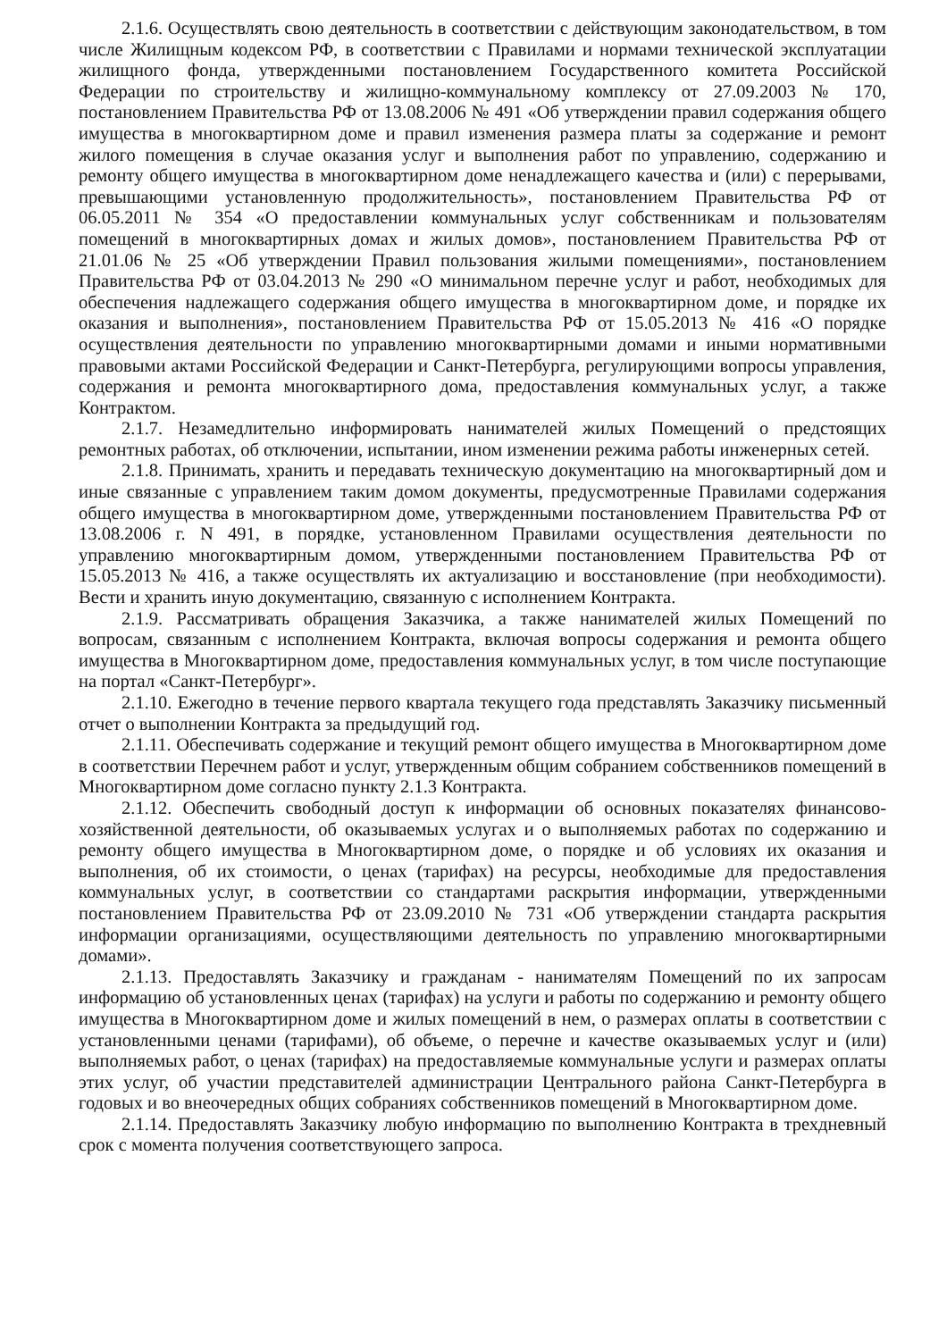2.1.6. Осуществлять свою деятельность в соответствии с действующим законодательством, в том числе Жилищным кодексом РФ, в соответствии с Правилами и нормами технической эксплуатации жилищного фонда, утвержденными постановлением Государственного комитета Российской Федерации по строительству и жилищно-коммунальному комплексу от 27.09.2003 № 170, постановлением Правительства РФ от 13.08.2006 № 491 «Об утверждении правил содержания общего имущества в многоквартирном доме и правил изменения размера платы за содержание и ремонт жилого помещения в случае оказания услуг и выполнения работ по управлению, содержанию и ремонту общего имущества в многоквартирном доме ненадлежащего качества и (или) с перерывами, превышающими установленную продолжительность», постановлением Правительства РФ от 06.05.2011 № 354 «О предоставлении коммунальных услуг собственникам и пользователям помещений в многоквартирных домах и жилых домов», постановлением Правительства РФ от 21.01.06 № 25 «Об утверждении Правил пользования жилыми помещениями», постановлением Правительства РФ от 03.04.2013 № 290 «О минимальном перечне услуг и работ, необходимых для обеспечения надлежащего содержания общего имущества в многоквартирном доме, и порядке их оказания и выполнения», постановлением Правительства РФ от 15.05.2013 № 416 «О порядке осуществления деятельности по управлению многоквартирными домами и иными нормативными правовыми актами Российской Федерации и Санкт-Петербурга, регулирующими вопросы управления, содержания и ремонта многоквартирного дома, предоставления коммунальных услуг, а также Контрактом.
2.1.7. Незамедлительно информировать нанимателей жилых Помещений о предстоящих ремонтных работах, об отключении, испытании, ином изменении режима работы инженерных сетей.
2.1.8. Принимать, хранить и передавать техническую документацию на многоквартирный дом и иные связанные с управлением таким домом документы, предусмотренные Правилами содержания общего имущества в многоквартирном доме, утвержденными постановлением Правительства РФ от 13.08.2006 г. N 491, в порядке, установленном Правилами осуществления деятельности по управлению многоквартирным домом, утвержденными постановлением Правительства РФ от 15.05.2013 № 416, а также осуществлять их актуализацию и восстановление (при необходимости). Вести и хранить иную документацию, связанную с исполнением Контракта.
2.1.9. Рассматривать обращения Заказчика, а также нанимателей жилых Помещений по вопросам, связанным с исполнением Контракта, включая вопросы содержания и ремонта общего имущества в Многоквартирном доме, предоставления коммунальных услуг, в том числе поступающие на портал «Санкт-Петербург».
2.1.10. Ежегодно в течение первого квартала текущего года представлять Заказчику письменный отчет о выполнении Контракта за предыдущий год.
2.1.11. Обеспечивать содержание и текущий ремонт общего имущества в Многоквартирном доме в соответствии Перечнем работ и услуг, утвержденным общим собранием собственников помещений в Многоквартирном доме согласно пункту 2.1.3 Контракта.
2.1.12. Обеспечить свободный доступ к информации об основных показателях финансово-хозяйственной деятельности, об оказываемых услугах и о выполняемых работах по содержанию и ремонту общего имущества в Многоквартирном доме, о порядке и об условиях их оказания и выполнения, об их стоимости, о ценах (тарифах) на ресурсы, необходимые для предоставления коммунальных услуг, в соответствии со стандартами раскрытия информации, утвержденными постановлением Правительства РФ от 23.09.2010 № 731 «Об утверждении стандарта раскрытия информации организациями, осуществляющими деятельность по управлению многоквартирными домами».
2.1.13. Предоставлять Заказчику и гражданам - нанимателям Помещений по их запросам информацию об установленных ценах (тарифах) на услуги и работы по содержанию и ремонту общего имущества в Многоквартирном доме и жилых помещений в нем, о размерах оплаты в соответствии с установленными ценами (тарифами), об объеме, о перечне и качестве оказываемых услуг и (или) выполняемых работ, о ценах (тарифах) на предоставляемые коммунальные услуги и размерах оплаты этих услуг, об участии представителей администрации Центрального района Санкт-Петербурга в годовых и во внеочередных общих собраниях собственников помещений в Многоквартирном доме.
2.1.14. Предоставлять Заказчику любую информацию по выполнению Контракта в трехдневный срок с момента получения соответствующего запроса.